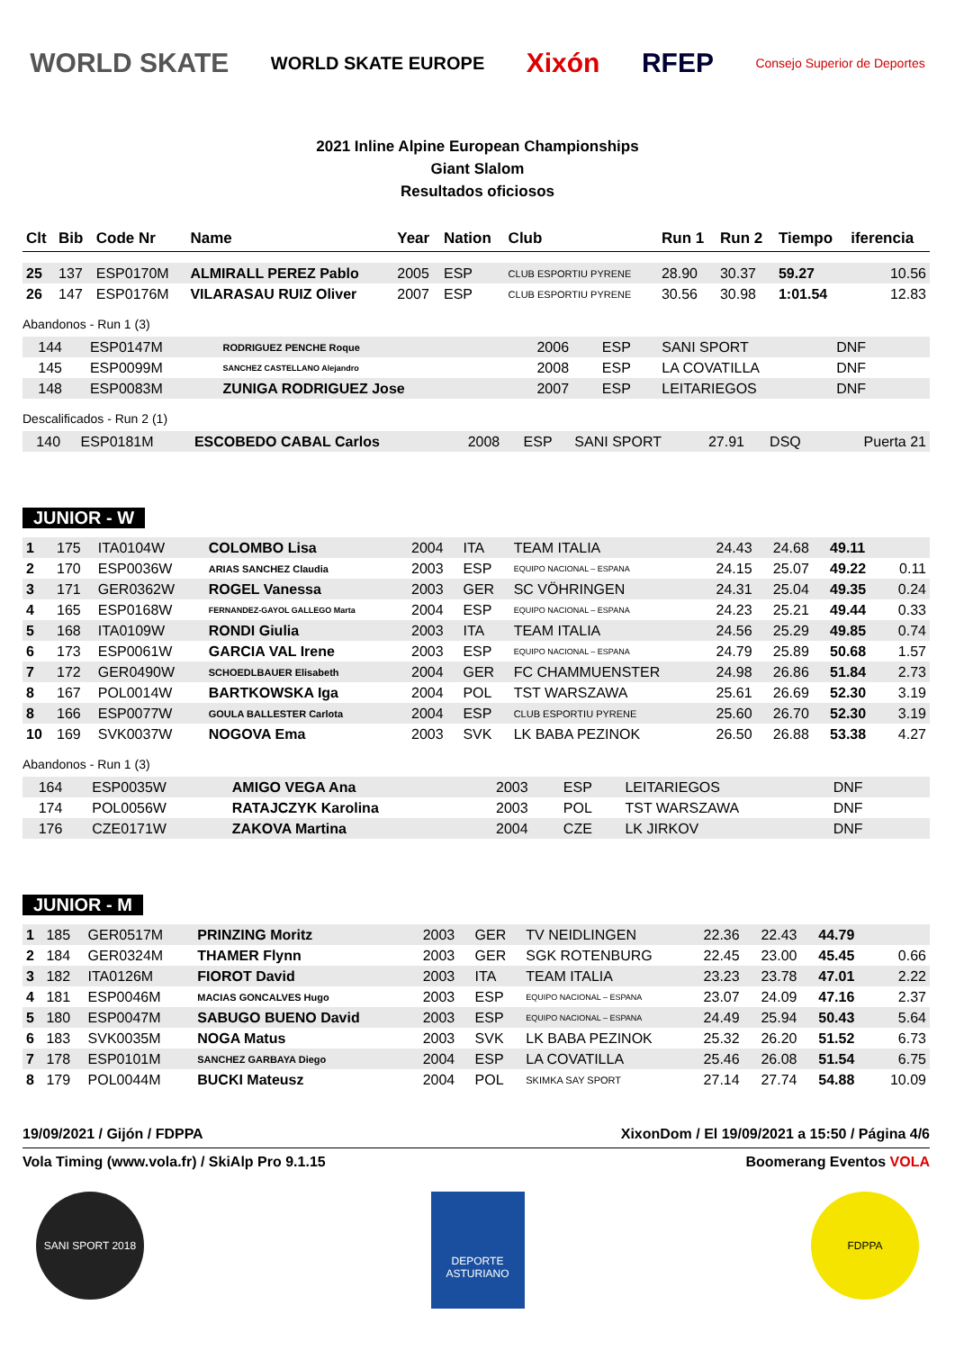WORLD SKATE WORLD SKATE EUROPE Xixón RFEP Consejo Superior de Deportes
2021 Inline Alpine European Championships
Giant Slalom
Resultados oficiosos
| Clt | Bib | Code Nr | Name | Year | Nation | Club | Run 1 | Run 2 | Tiempo | iferencia |
| --- | --- | --- | --- | --- | --- | --- | --- | --- | --- | --- |
| 25 | 137 | ESP0170M | ALMIRALL PEREZ Pablo | 2005 | ESP | CLUB ESPORTIU PYRENE | 28.90 | 30.37 | 59.27 | 10.56 |
| 26 | 147 | ESP0176M | VILARASAU RUIZ Oliver | 2007 | ESP | CLUB ESPORTIU PYRENE | 30.56 | 30.98 | 1:01.54 | 12.83 |
Abandonos - Run 1 (3)
| | 144 | ESP0147M | RODRIGUEZ PENCHE Roque | 2006 | ESP | SANI SPORT | DNF | | | |
| | 145 | ESP0099M | SANCHEZ CASTELLANO Alejandro | 2008 | ESP | LA COVATILLA | DNF | | | |
| | 148 | ESP0083M | ZUNIGA RODRIGUEZ Jose | 2007 | ESP | LEITARIEGOS | DNF | | | |
Descalificados - Run 2 (1)
| | 140 | ESP0181M | ESCOBEDO CABAL Carlos | 2008 | ESP | SANI SPORT | 27.91 | DSQ | | Puerta 21 |
JUNIOR - W
| 1 | 175 | ITA0104W | COLOMBO Lisa | 2004 | ITA | TEAM ITALIA | 24.43 | 24.68 | 49.11 | |
| 2 | 170 | ESP0036W | ARIAS SANCHEZ Claudia | 2003 | ESP | EQUIPO NACIONAL – ESPANA | 24.15 | 25.07 | 49.22 | 0.11 |
| 3 | 171 | GER0362W | ROGEL Vanessa | 2003 | GER | SC VÖHRINGEN | 24.31 | 25.04 | 49.35 | 0.24 |
| 4 | 165 | ESP0168W | FERNANDEZ-GAYOL GALLEGO Marta | 2004 | ESP | EQUIPO NACIONAL – ESPANA | 24.23 | 25.21 | 49.44 | 0.33 |
| 5 | 168 | ITA0109W | RONDI Giulia | 2003 | ITA | TEAM ITALIA | 24.56 | 25.29 | 49.85 | 0.74 |
| 6 | 173 | ESP0061W | GARCIA VAL Irene | 2003 | ESP | EQUIPO NACIONAL – ESPANA | 24.79 | 25.89 | 50.68 | 1.57 |
| 7 | 172 | GER0490W | SCHOEDLBAUER Elisabeth | 2004 | GER | FC CHAMMUENSTER | 24.98 | 26.86 | 51.84 | 2.73 |
| 8 | 167 | POL0014W | BARTKOWSKA Iga | 2004 | POL | TST WARSZAWA | 25.61 | 26.69 | 52.30 | 3.19 |
| 8 | 166 | ESP0077W | GOULA BALLESTER Carlota | 2004 | ESP | CLUB ESPORTIU PYRENE | 25.60 | 26.70 | 52.30 | 3.19 |
| 10 | 169 | SVK0037W | NOGOVA Ema | 2003 | SVK | LK BABA PEZINOK | 26.50 | 26.88 | 53.38 | 4.27 |
Abandonos - Run 1 (3)
| | 164 | ESP0035W | AMIGO VEGA Ana | 2003 | ESP | LEITARIEGOS | DNF | | | |
| | 174 | POL0056W | RATAJCZYK Karolina | 2003 | POL | TST WARSZAWA | DNF | | | |
| | 176 | CZE0171W | ZAKOVA Martina | 2004 | CZE | LK JIRKOV | DNF | | | |
JUNIOR - M
| 1 | 185 | GER0517M | PRINZING Moritz | 2003 | GER | TV NEIDLINGEN | 22.36 | 22.43 | 44.79 | |
| 2 | 184 | GER0324M | THAMER Flynn | 2003 | GER | SGK ROTENBURG | 22.45 | 23.00 | 45.45 | 0.66 |
| 3 | 182 | ITA0126M | FIOROT David | 2003 | ITA | TEAM ITALIA | 23.23 | 23.78 | 47.01 | 2.22 |
| 4 | 181 | ESP0046M | MACIAS GONCALVES Hugo | 2003 | ESP | EQUIPO NACIONAL – ESPANA | 23.07 | 24.09 | 47.16 | 2.37 |
| 5 | 180 | ESP0047M | SABUGO BUENO David | 2003 | ESP | EQUIPO NACIONAL – ESPANA | 24.49 | 25.94 | 50.43 | 5.64 |
| 6 | 183 | SVK0035M | NOGA Matus | 2003 | SVK | LK BABA PEZINOK | 25.32 | 26.20 | 51.52 | 6.73 |
| 7 | 178 | ESP0101M | SANCHEZ GARBAYA Diego | 2004 | ESP | LA COVATILLA | 25.46 | 26.08 | 51.54 | 6.75 |
| 8 | 179 | POL0044M | BUCKI Mateusz | 2004 | POL | SKIMKA SAY SPORT | 27.14 | 27.74 | 54.88 | 10.09 |
19/09/2021 / Gijón / FDPPA XixonDom / El 19/09/2021 a 15:50 / Página 4/6
Vola Timing (www.vola.fr) / SkiAlp Pro 9.1.15 Boomerang Eventos VOLA
SANI SPORT 2018
DEPORTE ASTURIANO
FDPPA